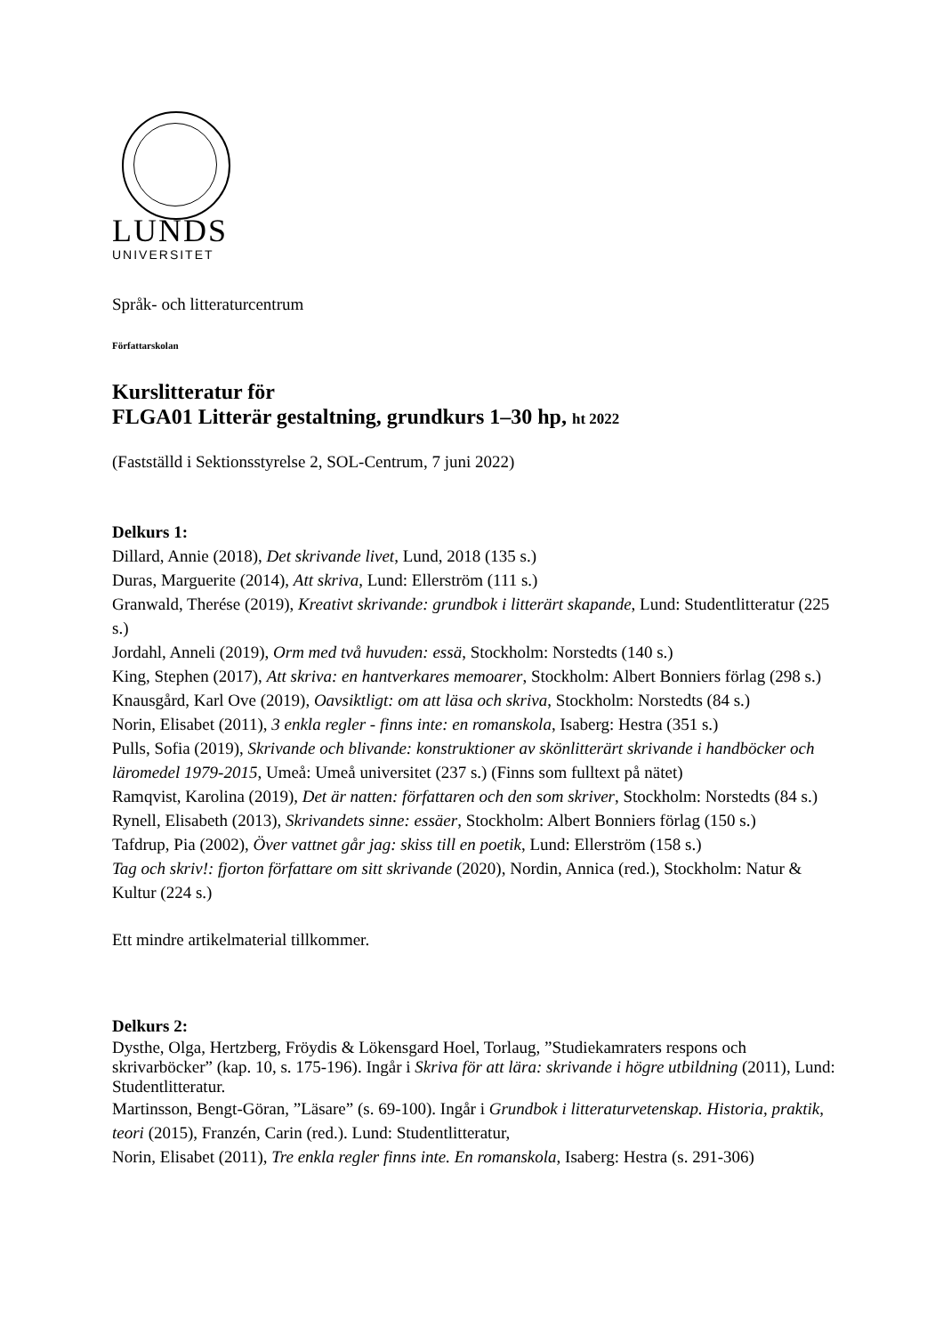LUNDS
UNIVERSITET
Språk- och litteraturcentrum
Författarskolan
Kurslitteratur för
FLGA01 Litterär gestaltning, grundkurs 1–30 hp, ht 2022
(Fastställd i Sektionsstyrelse 2, SOL-Centrum, 7 juni 2022)
Delkurs 1:
Dillard, Annie (2018), Det skrivande livet, Lund, 2018 (135 s.)
Duras, Marguerite (2014), Att skriva, Lund: Ellerström (111 s.)
Granwald, Therése (2019), Kreativt skrivande: grundbok i litterärt skapande, Lund: Studentlitteratur (225 s.)
Jordahl, Anneli (2019), Orm med två huvuden: essä, Stockholm: Norstedts (140 s.)
King, Stephen (2017), Att skriva: en hantverkares memoarer, Stockholm: Albert Bonniers förlag (298 s.)
Knausgård, Karl Ove (2019), Oavsiktligt: om att läsa och skriva, Stockholm: Norstedts (84 s.)
Norin, Elisabet (2011), 3 enkla regler - finns inte: en romanskola, Isaberg: Hestra (351 s.)
Pulls, Sofia (2019), Skrivande och blivande: konstruktioner av skönlitterärt skrivande i handböcker och läromedel 1979-2015, Umeå: Umeå universitet (237 s.) (Finns som fulltext på nätet)
Ramqvist, Karolina (2019), Det är natten: författaren och den som skriver, Stockholm: Norstedts (84 s.)
Rynell, Elisabeth (2013), Skrivandets sinne: essäer, Stockholm: Albert Bonniers förlag (150 s.)
Tafdrup, Pia (2002), Över vattnet går jag: skiss till en poetik, Lund: Ellerström (158 s.)
Tag och skriv!: fjorton författare om sitt skrivande (2020), Nordin, Annica (red.), Stockholm: Natur & Kultur (224 s.)
Ett mindre artikelmaterial tillkommer.
Delkurs 2:
Dysthe, Olga, Hertzberg, Fröydis & Lökensgard Hoel, Torlaug, ”Studiekamraters respons och skrivarböcker” (kap. 10, s. 175-196). Ingår i Skriva för att lära: skrivande i högre utbildning (2011), Lund: Studentlitteratur.
Martinsson, Bengt-Göran, ”Läsare” (s. 69-100). Ingår i Grundbok i litteraturvetenskap. Historia, praktik, teori (2015), Franzén, Carin (red.). Lund: Studentlitteratur,
Norin, Elisabet (2011), Tre enkla regler finns inte. En romanskola, Isaberg: Hestra (s. 291-306)